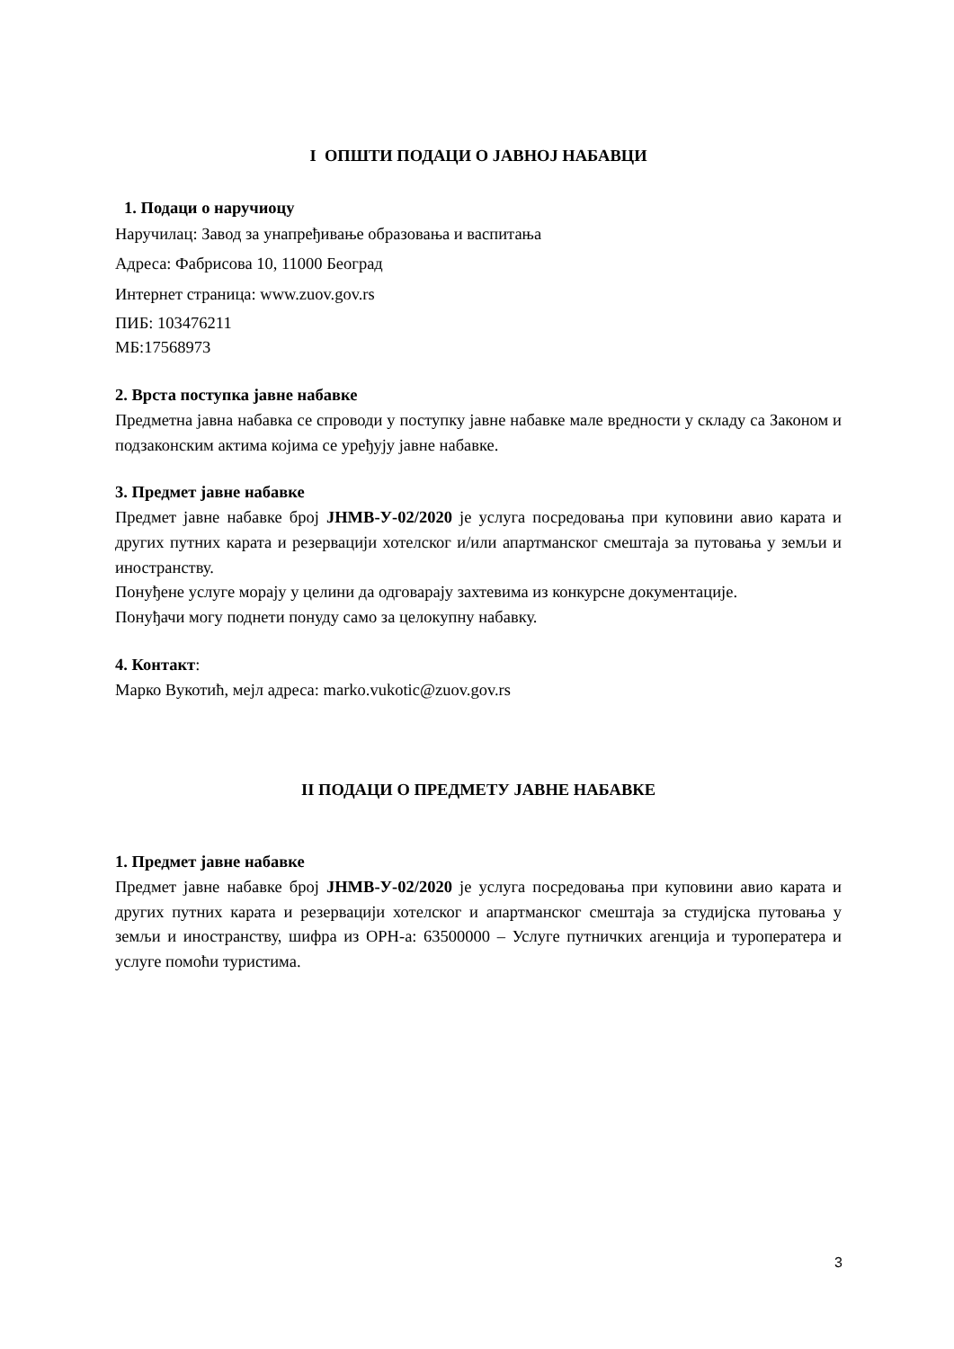I ОПШТИ ПОДАЦИ О ЈАВНОЈ НАБАВЦИ
1. Подаци о наручиоцу
Наручилац: Завод за унапређивање образовања и васпитања
Адреса: Фабрисова 10, 11000 Београд
Интернет страница: www.zuov.gov.rs
ПИБ: 103476211
МБ:17568973
2. Врста поступка јавне набавке
Предметна јавна набавка се спроводи у поступку јавне набавке мале вредности у складу са Законом и подзаконским актима којима се уређују јавне набавке.
3. Предмет јавне набавке
Предмет јавне набавке број ЈНМВ-У-02/2020 је услуга посредовања при куповини авио карата и других путних карата и резервацији хотелског и/или апартманског смештаја за путовања у земљи и иностранству.
Понуђене услуге морају у целини да одговарају захтевима из конкурсне документације.
Понуђачи могу поднети понуду само за целокупну набавку.
4. Контакт:
Марко Вукотић, мејл адреса: marko.vukotic@zuov.gov.rs
II ПОДАЦИ О ПРЕДМЕТУ ЈАВНЕ НАБАВКЕ
1. Предмет јавне набавке
Предмет јавне набавке број ЈНМВ-У-02/2020 је услуга посредовања при куповини авио карата и других путних карата и резервацији хотелског и апартманског смештаја за студијска путовања у земљи и иностранству, шифра из ОРН-а: 63500000 – Услуге путничких агенција и туроператера и услуге помоћи туристима.
3